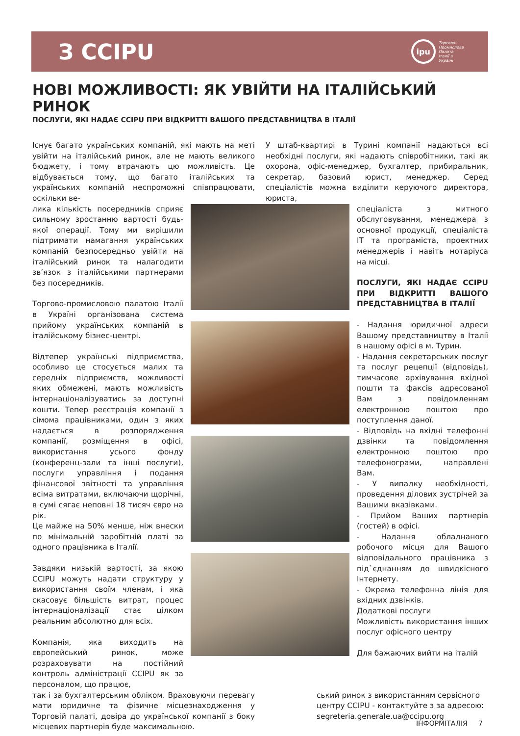З CCIPU
ipu
Торгово-
Промислова
Палата
Італії в
Україні
НОВІ МОЖЛИВОСТІ: ЯК УВІЙТИ НА ІТАЛІЙСЬКИЙ РИНОК
ПОСЛУГИ, ЯКІ НАДАЄ CCIPU ПРИ ВІДКРИТТІ ВАШОГО ПРЕДСТАВНИЦТВА В ІТАЛІЇ
Існує багато українських компаній, які мають на меті увійти на італійський ринок, але не мають великого бюджету, і тому втрачають цю можливість. Це відбувається тому, що багато італійських та українських компаній неспроможні співпрацювати, оскільки ве-
У штаб-квартирі в Турині компанії надаються всі необхідні послуги, які надають співробітники, такі як охорона, офіс-менеджер, бухгалтер, прибиральник, секретар, базовий юрист, менеджер. Серед спеціалістів можна виділити керуючого директора, юриста,
лика кількість посередників сприяє сильному зростанню вартості будь-якої операції. Тому ми вирішили підтримати намагання українських компаній безпосередньо увійти на італійський ринок та налагодити зв’язок з італійськими партнерами без посередників.
Торгово-промисловою палатою Італії в Україні організована система прийому українських компаній в італійському бізнес-центрі.
Відтепер українські підприємства, особливо це стосується малих та середніх підприємств, можливості яких обмежені, мають можливість інтернаціоналізуватись за доступні кошти. Тепер реєстрація компанії з сімома працівниками, один з яких надається в розпорядження компанії, розміщення в офісі, використання усього фонду (конференц-зали та інші послуги), послуги управління і подання фінансової звітності та управління всіма витратами, включаючи щорічні, в сумі сягає неповні 18 тисяч євро на рік.
Це майже на 50% менше, ніж внески по мінімальній заробітній платі за одного працівника в Італії.
Завдяки низькій вартості, за якою CCIPU можуть надати структуру у використання своїм членам, і яка скасовує більшість витрат, процес інтернаціоналізації стає цілком реальним абсолютно для всіх.
Компанія, яка виходить на європейський ринок, може розраховувати на постійний контроль адміністрації CCIPU як за персоналом, що працює,
спеціаліста з митного обслуговування, менеджера з основної продукції, спеціаліста IT та програміста, проектних менеджерів і навіть нотаріуса на місці.
ПОСЛУГИ, ЯКІ НАДАЄ CCIPU ПРИ ВІДКРИТТІ ВАШОГО ПРЕДСТАВНИЦТВА В ІТАЛІЇ
- Надання юридичної адреси Вашому представництву в Італії в нашому офісі в м. Турин.
- Надання секретарських послуг та послуг рецепції (відповідь), тимчасове архівування вхідної пошти та факсів адресованої Вам з повідомленням електронною поштою про поступлення даної.
- Відповідь на вхідні телефонні дзвінки та повідомлення електронною поштою про телефонограми, направлені Вам.
- У випадку необхідності, проведення ділових зустрічей за Вашими вказівками.
- Прийом Ваших партнерів (гостей) в офісі.
- Надання обладнаного робочого місця для Вашого відповідального працівника з під`єднанням до швидкісного Інтернету.
- Окрема телефонна лінія для вхідних дзвінків.
Додаткові послуги
Можливість використання інших послуг офісного центру
Для бажаючих вийти на італій
так і за бухгалтерським обліком. Враховуючи перевагу мати юридичне та фізичне місцезнаходження у Торговій палаті, довіра до української компанії з боку місцевих партнерів буде максимальною.
ський ринок з використанням сервісного центру CCIPU - контактуйте з за адресою: segreteria.generale.ua@ccipu.org
ІНФОРМІТАЛІЯ 7